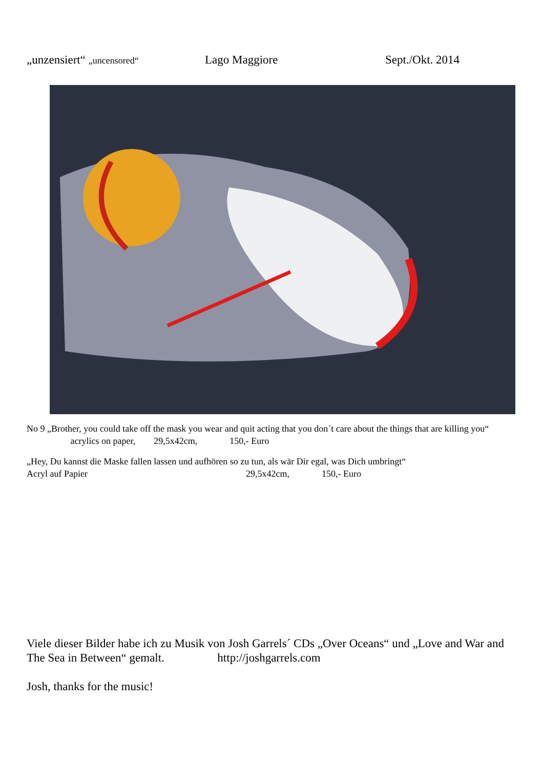„unzensiert“ „uncensored“Lago Maggiore Sept./Okt. 2014
No 9 „Brother, you could take off the mask you wear and quit acting that you don´t care about the things that are killing you“ acrylics on paper, 29,5x42cm, 150,- Euro
„Hey, Du kannst die Maske fallen lassen und aufhören so zu tun, als wär Dir egal, was Dich umbringt“
Acryl auf Papier 29,5x42cm, 150,- Euro
Viele dieser Bilder habe ich zu Musik von Josh Garrels´ CDs „Over Oceans“ und „Love and War and The Sea in Between“ gemalt. http://joshgarrels.com
Josh, thanks for the music!